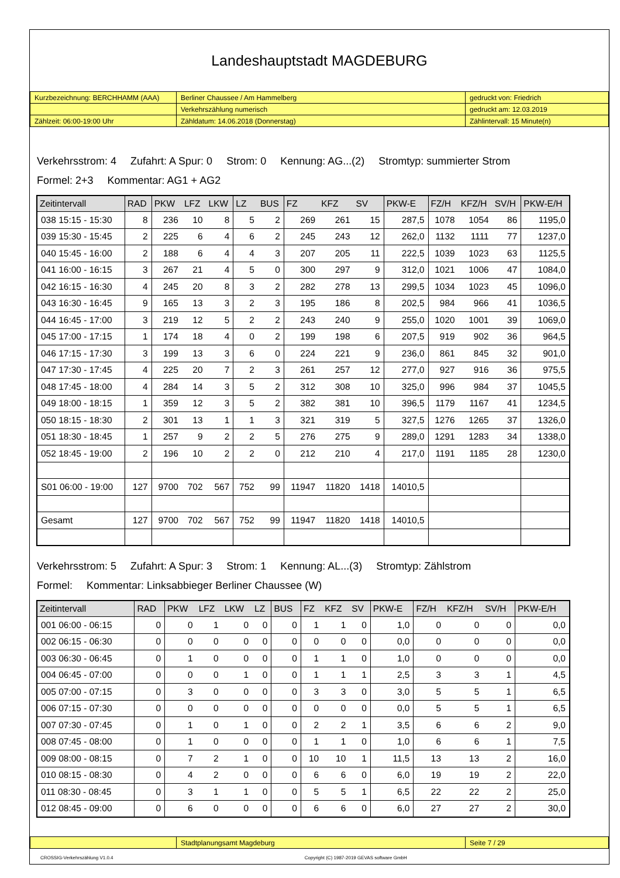Landeshauptstadt MAGDEBURG
| Kurzbezeichnung: BERCHHAMM (AAA) | Berliner Chaussee / Am Hammelberg | gedruckt von: Friedrich |
| | Verkehrszählung numerisch | gedruckt am: 12.03.2019 |
| Zählzeit: 06:00-19:00 Uhr | Zähldatum: 14.06.2018 (Donnerstag) | Zählintervall: 15 Minute(n) |
Verkehrsstrom: 4 Zufahrt: A Spur: 0 Strom: 0 Kennung: AG...(2) Stromtyp: summierter Strom
Formel: 2+3 Kommentar: AG1 + AG2
| Zeitintervall | RAD | PKW | LFZ | LKW | LZ | BUS | FZ | KFZ | SV | PKW-E | FZ/H | KFZ/H | SV/H | PKW-E/H |
| --- | --- | --- | --- | --- | --- | --- | --- | --- | --- | --- | --- | --- | --- | --- |
| 038 15:15 - 15:30 | 8 | 236 | 10 | 8 | 5 | 2 | 269 | 261 | 15 | 287,5 | 1078 | 1054 | 86 | 1195,0 |
| 039 15:30 - 15:45 | 2 | 225 | 6 | 4 | 6 | 2 | 245 | 243 | 12 | 262,0 | 1132 | 1111 | 77 | 1237,0 |
| 040 15:45 - 16:00 | 2 | 188 | 6 | 4 | 4 | 3 | 207 | 205 | 11 | 222,5 | 1039 | 1023 | 63 | 1125,5 |
| 041 16:00 - 16:15 | 3 | 267 | 21 | 4 | 5 | 0 | 300 | 297 | 9 | 312,0 | 1021 | 1006 | 47 | 1084,0 |
| 042 16:15 - 16:30 | 4 | 245 | 20 | 8 | 3 | 2 | 282 | 278 | 13 | 299,5 | 1034 | 1023 | 45 | 1096,0 |
| 043 16:30 - 16:45 | 9 | 165 | 13 | 3 | 2 | 3 | 195 | 186 | 8 | 202,5 | 984 | 966 | 41 | 1036,5 |
| 044 16:45 - 17:00 | 3 | 219 | 12 | 5 | 2 | 2 | 243 | 240 | 9 | 255,0 | 1020 | 1001 | 39 | 1069,0 |
| 045 17:00 - 17:15 | 1 | 174 | 18 | 4 | 0 | 2 | 199 | 198 | 6 | 207,5 | 919 | 902 | 36 | 964,5 |
| 046 17:15 - 17:30 | 3 | 199 | 13 | 3 | 6 | 0 | 224 | 221 | 9 | 236,0 | 861 | 845 | 32 | 901,0 |
| 047 17:30 - 17:45 | 4 | 225 | 20 | 7 | 2 | 3 | 261 | 257 | 12 | 277,0 | 927 | 916 | 36 | 975,5 |
| 048 17:45 - 18:00 | 4 | 284 | 14 | 3 | 5 | 2 | 312 | 308 | 10 | 325,0 | 996 | 984 | 37 | 1045,5 |
| 049 18:00 - 18:15 | 1 | 359 | 12 | 3 | 5 | 2 | 382 | 381 | 10 | 396,5 | 1179 | 1167 | 41 | 1234,5 |
| 050 18:15 - 18:30 | 2 | 301 | 13 | 1 | 1 | 3 | 321 | 319 | 5 | 327,5 | 1276 | 1265 | 37 | 1326,0 |
| 051 18:30 - 18:45 | 1 | 257 | 9 | 2 | 2 | 5 | 276 | 275 | 9 | 289,0 | 1291 | 1283 | 34 | 1338,0 |
| 052 18:45 - 19:00 | 2 | 196 | 10 | 2 | 2 | 0 | 212 | 210 | 4 | 217,0 | 1191 | 1185 | 28 | 1230,0 |
| S01 06:00 - 19:00 | 127 | 9700 | 702 | 567 | 752 | 99 | 11947 | 11820 | 1418 | 14010,5 | | | | |
| Gesamt | 127 | 9700 | 702 | 567 | 752 | 99 | 11947 | 11820 | 1418 | 14010,5 | | | | |
Verkehrsstrom: 5 Zufahrt: A Spur: 3 Strom: 1 Kennung: AL...(3) Stromtyp: Zählstrom
Formel: Kommentar: Linksabbieger Berliner Chaussee (W)
| Zeitintervall | RAD | PKW | LFZ | LKW | LZ | BUS | FZ | KFZ | SV | PKW-E | FZ/H | KFZ/H | SV/H | PKW-E/H |
| --- | --- | --- | --- | --- | --- | --- | --- | --- | --- | --- | --- | --- | --- | --- |
| 001 06:00 - 06:15 | 0 | 0 | 1 | 0 | 0 | 0 | 1 | 1 | 0 | 1,0 | 0 | 0 | 0 | 0,0 |
| 002 06:15 - 06:30 | 0 | 0 | 0 | 0 | 0 | 0 | 0 | 0 | 0 | 0,0 | 0 | 0 | 0 | 0,0 |
| 003 06:30 - 06:45 | 0 | 1 | 0 | 0 | 0 | 0 | 1 | 1 | 0 | 1,0 | 0 | 0 | 0 | 0,0 |
| 004 06:45 - 07:00 | 0 | 0 | 0 | 1 | 0 | 0 | 1 | 1 | 1 | 2,5 | 3 | 3 | 1 | 4,5 |
| 005 07:00 - 07:15 | 0 | 3 | 0 | 0 | 0 | 0 | 3 | 3 | 0 | 3,0 | 5 | 5 | 1 | 6,5 |
| 006 07:15 - 07:30 | 0 | 0 | 0 | 0 | 0 | 0 | 0 | 0 | 0 | 0,0 | 5 | 5 | 1 | 6,5 |
| 007 07:30 - 07:45 | 0 | 1 | 0 | 1 | 0 | 0 | 2 | 2 | 1 | 3,5 | 6 | 6 | 2 | 9,0 |
| 008 07:45 - 08:00 | 0 | 1 | 0 | 0 | 0 | 0 | 1 | 1 | 0 | 1,0 | 6 | 6 | 1 | 7,5 |
| 009 08:00 - 08:15 | 0 | 7 | 2 | 1 | 0 | 0 | 10 | 10 | 1 | 11,5 | 13 | 13 | 2 | 16,0 |
| 010 08:15 - 08:30 | 0 | 4 | 2 | 0 | 0 | 0 | 6 | 6 | 0 | 6,0 | 19 | 19 | 2 | 22,0 |
| 011 08:30 - 08:45 | 0 | 3 | 1 | 1 | 0 | 0 | 5 | 5 | 1 | 6,5 | 22 | 22 | 2 | 25,0 |
| 012 08:45 - 09:00 | 0 | 6 | 0 | 0 | 0 | 0 | 6 | 6 | 0 | 6,0 | 27 | 27 | 2 | 30,0 |
| | Stadtplanungsamt Magdeburg | Seite 7 / 29 |
CROSSIG-Verkehrszählung V1.0.4 Copyright (C) 1987-2019 GEVAS software GmbH